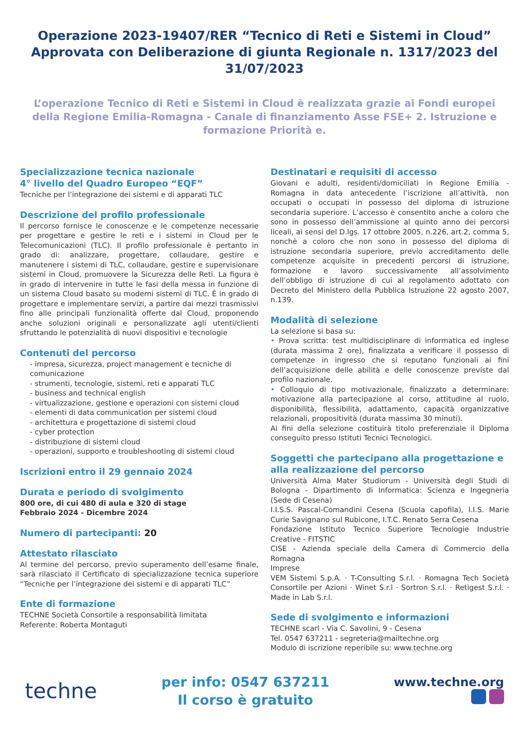Operazione 2023-19407/RER “Tecnico di Reti e Sistemi in Cloud” Approvata con Deliberazione di giunta Regionale n. 1317/2023 del 31/07/2023
L’operazione Tecnico di Reti e Sistemi in Cloud è realizzata grazie ai Fondi europei della Regione Emilia-Romagna - Canale di finanziamento Asse FSE+ 2. Istruzione e formazione Priorità e.
Specializzazione tecnica nazionale
4° livello del Quadro Europeo “EQF”
Tecniche per l’integrazione dei sistemi e di apparati TLC
Descrizione del profilo professionale
Il percorso fornisce le conoscenze e le competenze necessarie per progettare e gestire le reti e i sistemi in Cloud per le Telecomunicazioni (TLC). Il profilo professionale è pertanto in grado di: analizzare, progettare, collaudare, gestire e manutenere i sistemi di TLC, collaudare, gestire e supervisionare sistemi in Cloud, promuovere la Sicurezza delle Reti. La figura è in grado di intervenire in tutte le fasi della messa in funzione di un sistema Cloud basato su moderni sistemi di TLC. È in grado di progettare e implementare servizi, a partire dai mezzi trasmissivi fino alle principali funzionalità offerte dal Cloud, proponendo anche soluzioni originali e personalizzate agli utenti/clienti sfruttando le potenzialità di nuovi dispositivi e tecnologie
Contenuti del percorso
- impresa, sicurezza, project management e tecniche di comunicazione
- strumenti, tecnologie, sistemi, reti e apparati TLC
- business and technical english
- virtualizzazione, gestione e operazioni con sistemi cloud
- elementi di data communication per sistemi cloud
- architettura e progettazione di sistemi cloud
- cyber protection
- distribuzione di sistemi cloud
- operazioni, supporto e troubleshooting di sistemi cloud
Iscrizioni entro il 29 gennaio 2024
Durata e periodo di svolgimento
800 ore, di cui 480 di aula e 320 di stage
Febbraio 2024 - Dicembre 2024
Numero di partecipanti: 20
Attestato rilasciato
Al termine del percorso, previo superamento dell’esame finale, sarà rilasciato il Certificato di specializzazione tecnica superiore “Tecniche per l’integrazione dei sistemi e di apparati TLC”
Ente di formazione
TECHNE Società Consortile a responsabilità limitata
Referente: Roberta Montaguti
Destinatari e requisiti di accesso
Giovani e adulti, residenti/domiciliati in Regione Emilia - Romagna in data antecedente l’iscrizione all’attività, non occupati o occupati in possesso del diploma di istruzione secondaria superiore. L’accesso è consentito anche a coloro che sono in possesso dell’ammissione al quinto anno dei percorsi liceali, ai sensi del D.lgs. 17 ottobre 2005, n.226, art.2, comma 5, nonchè a coloro che non sono in possesso del diploma di istruzione secondaria superiore, previo accreditamento delle competenze acquisite in precedenti percorsi di istruzione, formazione e lavoro successivamente all’assolvimento dell’obbligo di istruzione di cui al regolamento adottato con Decreto del Ministero della Pubblica Istruzione 22 agosto 2007, n.139.
Modalità di selezione
La selezione si basa su:
• Prova scritta: test multidisciplinare di informatica ed inglese (durata massima 2 ore), finalizzata a verificare il possesso di competenze in ingresso che si reputano funzionali ai fini dell’acquisizione delle abilità e delle conoscenze previste dal profilo nazionale.
• Colloquio di tipo motivazionale, finalizzato a determinare: motivazione alla partecipazione al corso, attitudine al ruolo, disponibilità, flessibilità, adattamento, capacità organizzative relazionali, propositività (durata massima 30 minuti).
Ai fini della selezione costituirà titolo preferenziale il Diploma conseguito presso Istituti Tecnici Tecnologici.
Soggetti che partecipano alla progettazione e alla realizzazione del percorso
Università Alma Mater Studiorum - Università degli Studi di Bologna - Dipartimento di Informatica: Scienza e Ingegneria (Sede di Cesena)
I.I.S.S. Pascal-Comandini Cesena (Scuola capofila), I.I.S. Marie Curie Savignano sul Rubicone, I.T.C. Renato Serra Cesena
Fondazione Istituto Tecnico Superiore Tecnologie Industrie Creative - FITSTIC
CISE - Azienda speciale della Camera di Commercio della Romagna
Imprese
VEM Sistemi S.p.A. · T-Consulting S.r.l. · Romagna Tech Società Consortile per Azioni · Winet S.r.l · Sortron S.r.l. · Retigest S.r.l. · Made in Lab S.r.l.
Sede di svolgimento e informazioni
TECHNE scarl - Via C. Savolini, 9 - Cesena
Tel. 0547 637211 - segreteria@mailtechne.org
Modulo di iscrizione reperibile su: www.techne.org
techne
per info: 0547 637211
Il corso è gratuito
www.techne.org